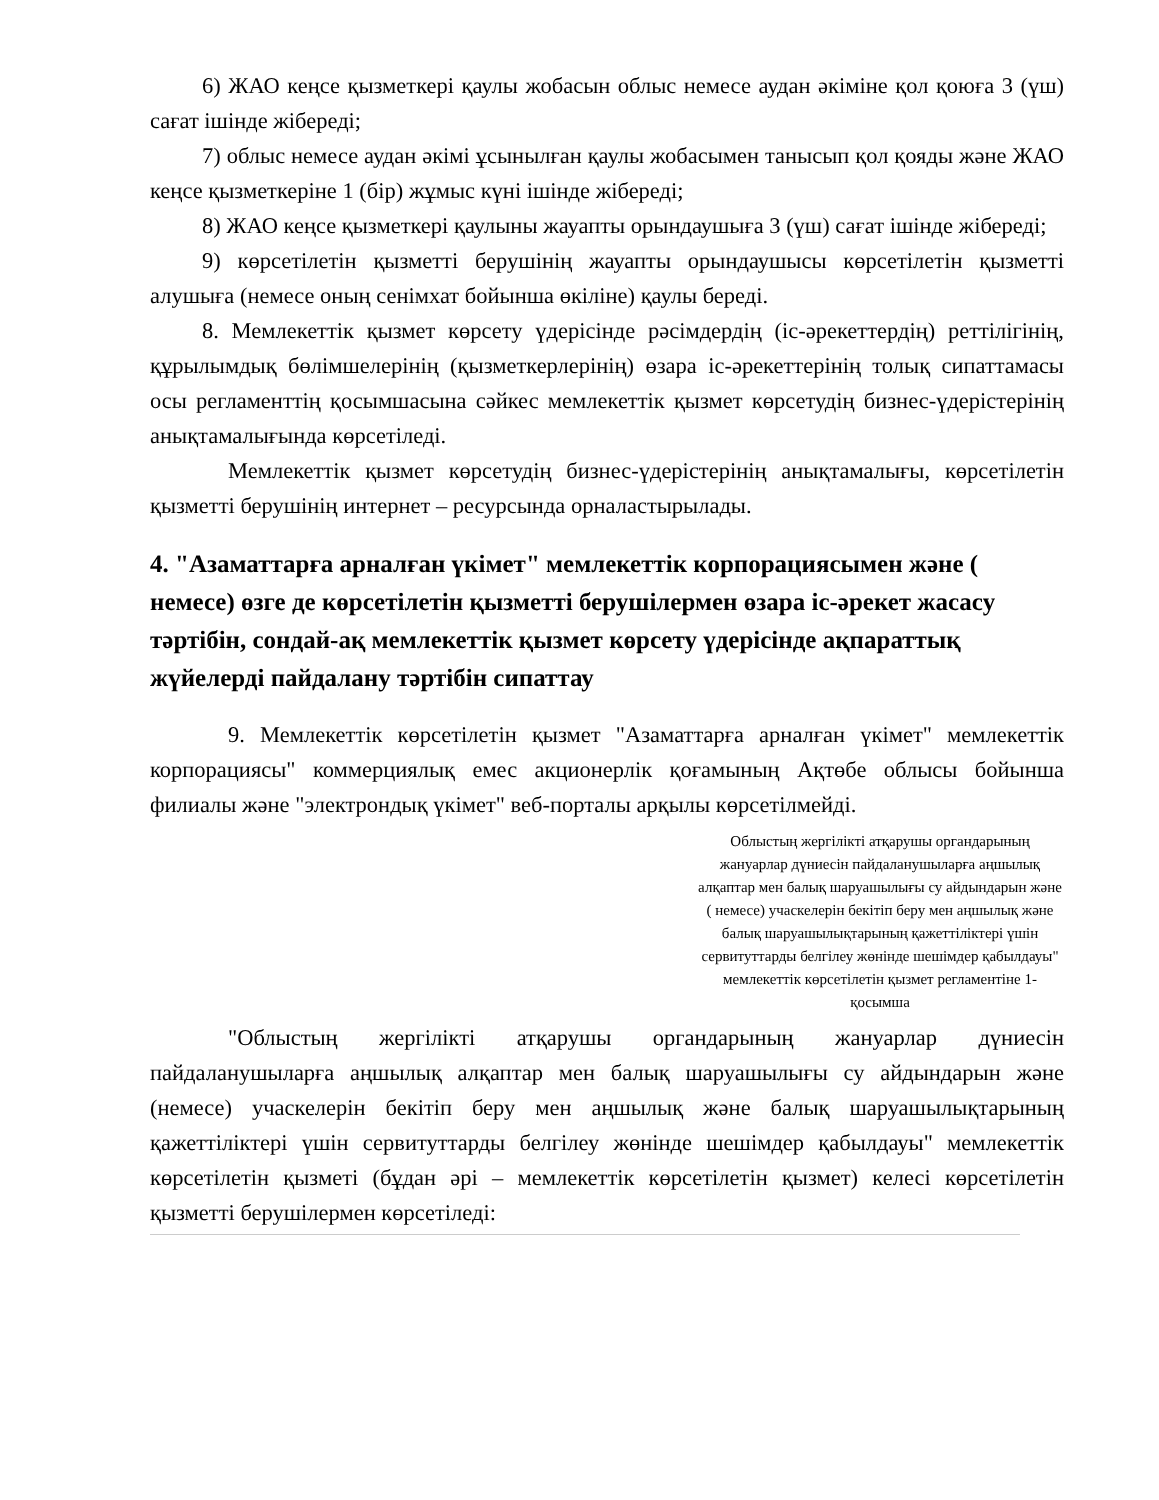6) ЖАО кеңсе қызметкері қаулы жобасын облыс немесе аудан әкіміне қол қоюға 3 (үш) сағат ішінде жібереді;
7) облыс немесе аудан әкімі ұсынылған қаулы жобасымен танысып қол қояды және ЖАО кеңсе қызметкеріне 1 (бір) жұмыс күні ішінде жібереді;
8) ЖАО кеңсе қызметкері қаулыны жауапты орындаушыға 3 (үш) сағат ішінде жібереді;
9) көрсетілетін қызметті берушінің жауапты орындаушысы көрсетілетін қызметті алушыға (немесе оның сенімхат бойынша өкіліне) қаулы береді.
8. Мемлекеттік қызмет көрсету үдерісінде рәсімдердің (іс-әрекеттердің) реттілігінің, құрылымдық бөлімшелерінің (қызметкерлерінің) өзара іс-әрекеттерінің толық сипаттамасы осы регламенттің қосымшасына сәйкес мемлекеттік қызмет көрсетудің бизнес-үдерістерінің анықтамалығында көрсетіледі.
Мемлекеттік қызмет көрсетудің бизнес-үдерістерінің анықтамалығы, көрсетілетін қызметті берушінің интернет – ресурсында орналастырылады.
4. "Азаматтарға арналған үкімет" мемлекеттік корпорациясымен және ( немесе) өзге де көрсетілетін қызметті берушілермен өзара іс-әрекет жасасу тәртібін, сондай-ақ мемлекеттік қызмет көрсету үдерісінде ақпараттық жүйелерді пайдалану тәртібін сипаттау
9. Мемлекеттік көрсетілетін қызмет "Азаматтарға арналған үкімет" мемлекеттік корпорациясы" коммерциялық емес акционерлік қоғамының Ақтөбе облысы бойынша филиалы және "электрондық үкімет" веб-порталы арқылы көрсетілмейді.
Облыстың жергілікті атқарушы органдарының жануарлар дүниесін пайдаланушыларға аңшылық алқаптар мен балық шаруашылығы су айдындарын және ( немесе) учаскелерін бекітіп беру мен аңшылық және балық шаруашылықтарының қажеттіліктері үшін сервитуттарды белгілеу жөнінде шешімдер қабылдауы" мемлекеттік көрсетілетін қызмет регламентіне 1-қосымша
"Облыстың жергілікті атқарушы органдарының жануарлар дүниесін пайдаланушыларға аңшылық алқаптар мен балық шаруашылығы су айдындарын және (немесе) учаскелерін бекітіп беру мен аңшылық және балық шаруашылықтарының қажеттіліктері үшін сервитуттарды белгілеу жөнінде шешімдер қабылдауы" мемлекеттік көрсетілетін қызметі (бұдан әрі – мемлекеттік көрсетілетін қызмет) келесі көрсетілетін қызметті берушілермен көрсетіледі: